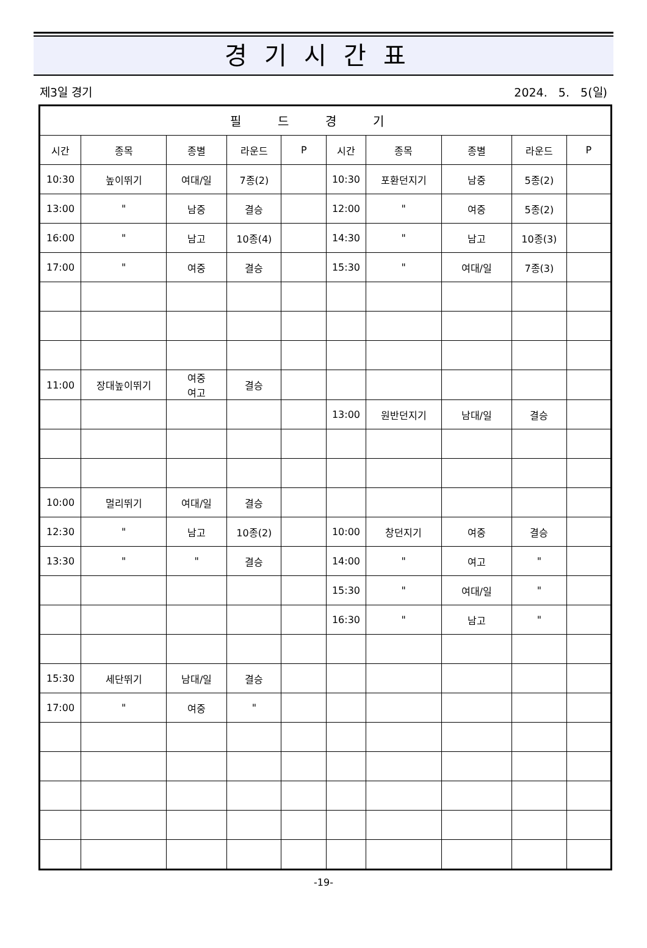경기시간표
제3일 경기 2024. 5. 5(일)
| 필드경기 | | | | | | | | | |
| --- | --- | --- | --- | --- | --- | --- | --- | --- | --- |
| 시간 | 종목 | 종별 | 라운드 | P | 시간 | 종목 | 종별 | 라운드 | P |
| 10:30 | 높이뛰기 | 여대/일 | 7종(2) | | 10:30 | 포환던지기 | 남중 | 5종(2) | |
| 13:00 | " | 남중 | 결승 | | 12:00 | " | 여중 | 5종(2) | |
| 16:00 | " | 남고 | 10종(4) | | 14:30 | " | 남고 | 10종(3) | |
| 17:00 | " | 여중 | 결승 | | 15:30 | " | 여대/일 | 7종(3) | |
| 11:00 | 장대높이뛰기 | 여중 여고 | 결승 | | | | | | |
| | | | | | 13:00 | 원반던지기 | 남대/일 | 결승 | |
| 10:00 | 멀리뛰기 | 여대/일 | 결승 | | | | | | |
| 12:30 | " | 남고 | 10종(2) | | 10:00 | 창던지기 | 여중 | 결승 | |
| 13:30 | " | " | 결승 | | 14:00 | " | 여고 | " | |
| | | | | | 15:30 | " | 여대/일 | " | |
| | | | | | 16:30 | " | 남고 | " | |
| 15:30 | 세단뛰기 | 남대/일 | 결승 | | | | | | |
| 17:00 | " | 여중 | " | | | | | | |
-19-